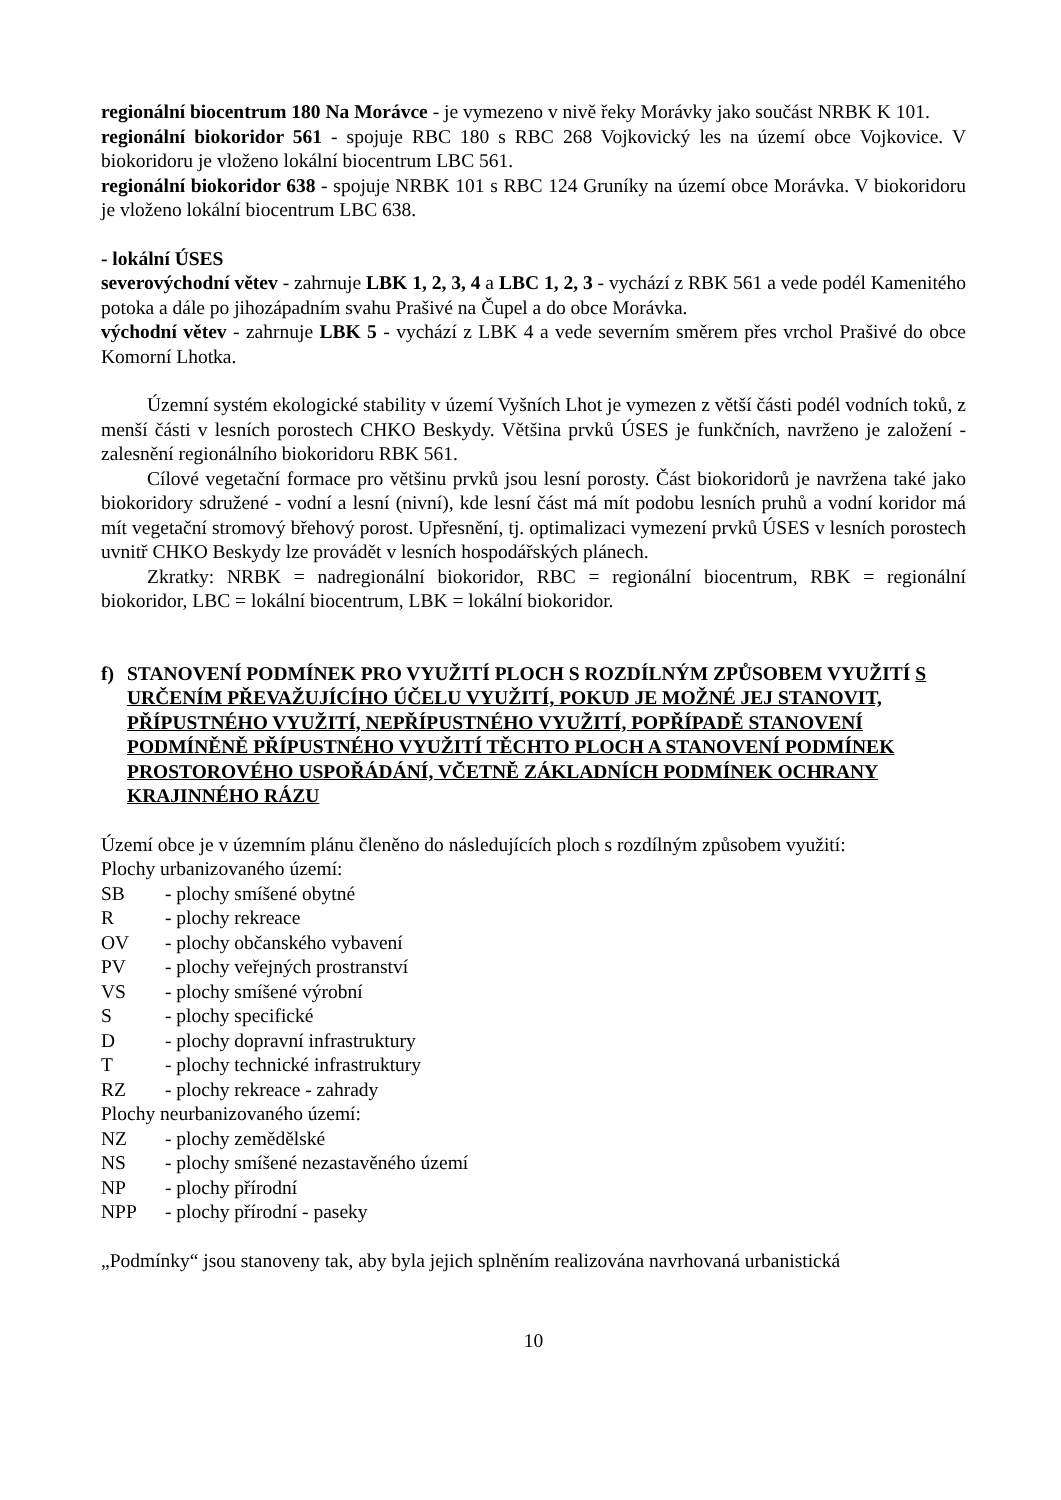regionální biocentrum 180 Na Morávce - je vymezeno v nivě řeky Morávky jako součást NRBK K 101.
regionální biokoridor 561 - spojuje RBC 180 s RBC 268 Vojkovický les na území obce Vojkovice. V biokoridoru je vloženo lokální biocentrum LBC 561.
regionální biokoridor 638 - spojuje NRBK 101 s RBC 124 Gruníky na území obce Morávka. V biokoridoru je vloženo lokální biocentrum LBC 638.
- lokální ÚSES
severovýchodní větev - zahrnuje LBK 1, 2, 3, 4 a LBC 1, 2, 3 - vychází z RBK 561 a vede podél Kamenitého potoka a dále po jihozápadním svahu Prašivé na Čupel a do obce Morávka.
východní větev - zahrnuje LBK 5 - vychází z LBK 4 a vede severním směrem přes vrchol Prašivé do obce Komorní Lhotka.
Územní systém ekologické stability v území Vyšních Lhot je vymezen z větší části podél vodních toků, z menší části v lesních porostech CHKO Beskydy. Většina prvků ÚSES je funkčních, navrženo je založení - zalesnění regionálního biokoridoru RBK 561.
Cílové vegetační formace pro většinu prvků jsou lesní porosty. Část biokoridorů je navržena také jako biokoridory sdružené - vodní a lesní (nivní), kde lesní část má mít podobu lesních pruhů a vodní koridor má mít vegetační stromový břehový porost. Upřesnění, tj. optimalizaci vymezení prvků ÚSES v lesních porostech uvnitř CHKO Beskydy lze provádět v lesních hospodářských plánech.
Zkratky: NRBK = nadregionální biokoridor, RBC = regionální biocentrum, RBK = regionální biokoridor, LBC = lokální biocentrum, LBK = lokální biokoridor.
f) STANOVENÍ PODMÍNEK PRO VYUŽITÍ PLOCH S ROZDÍLNÝM ZPŮSOBEM VYUŽITÍ S URČENÍM PŘEVAŽUJÍCÍHO ÚČELU VYUŽITÍ, POKUD JE MOŽNÉ JEJ STANOVIT, PŘÍPUSTNÉHO VYUŽITÍ, NEPŘÍPUSTNÉHO VYUŽITÍ, POPŘÍPADĚ STANOVENÍ PODMÍNĚNĚ PŘÍPUSTNÉHO VYUŽITÍ TĚCHTO PLOCH A STANOVENÍ PODMÍNEK PROSTOROVÉHO USPOŘÁDÁNÍ, VČETNĚ ZÁKLADNÍCH PODMÍNEK OCHRANY KRAJINNÉHO RÁZU
Území obce je v územním plánu členěno do následujících ploch s rozdílným způsobem využití:
Plochy urbanizovaného území:
SB - plochy smíšené obytné
R - plochy rekreace
OV - plochy občanského vybavení
PV - plochy veřejných prostranství
VS - plochy smíšené výrobní
S - plochy specifické
D - plochy dopravní infrastruktury
T - plochy technické infrastruktury
RZ - plochy rekreace - zahrady
Plochy neurbanizovaného území:
NZ - plochy zemědělské
NS - plochy smíšené nezastavěného území
NP - plochy přírodní
NPP - plochy přírodní - paseky
„Podmínky“ jsou stanoveny tak, aby byla jejich splněním realizována navrhovaná urbanistická
10